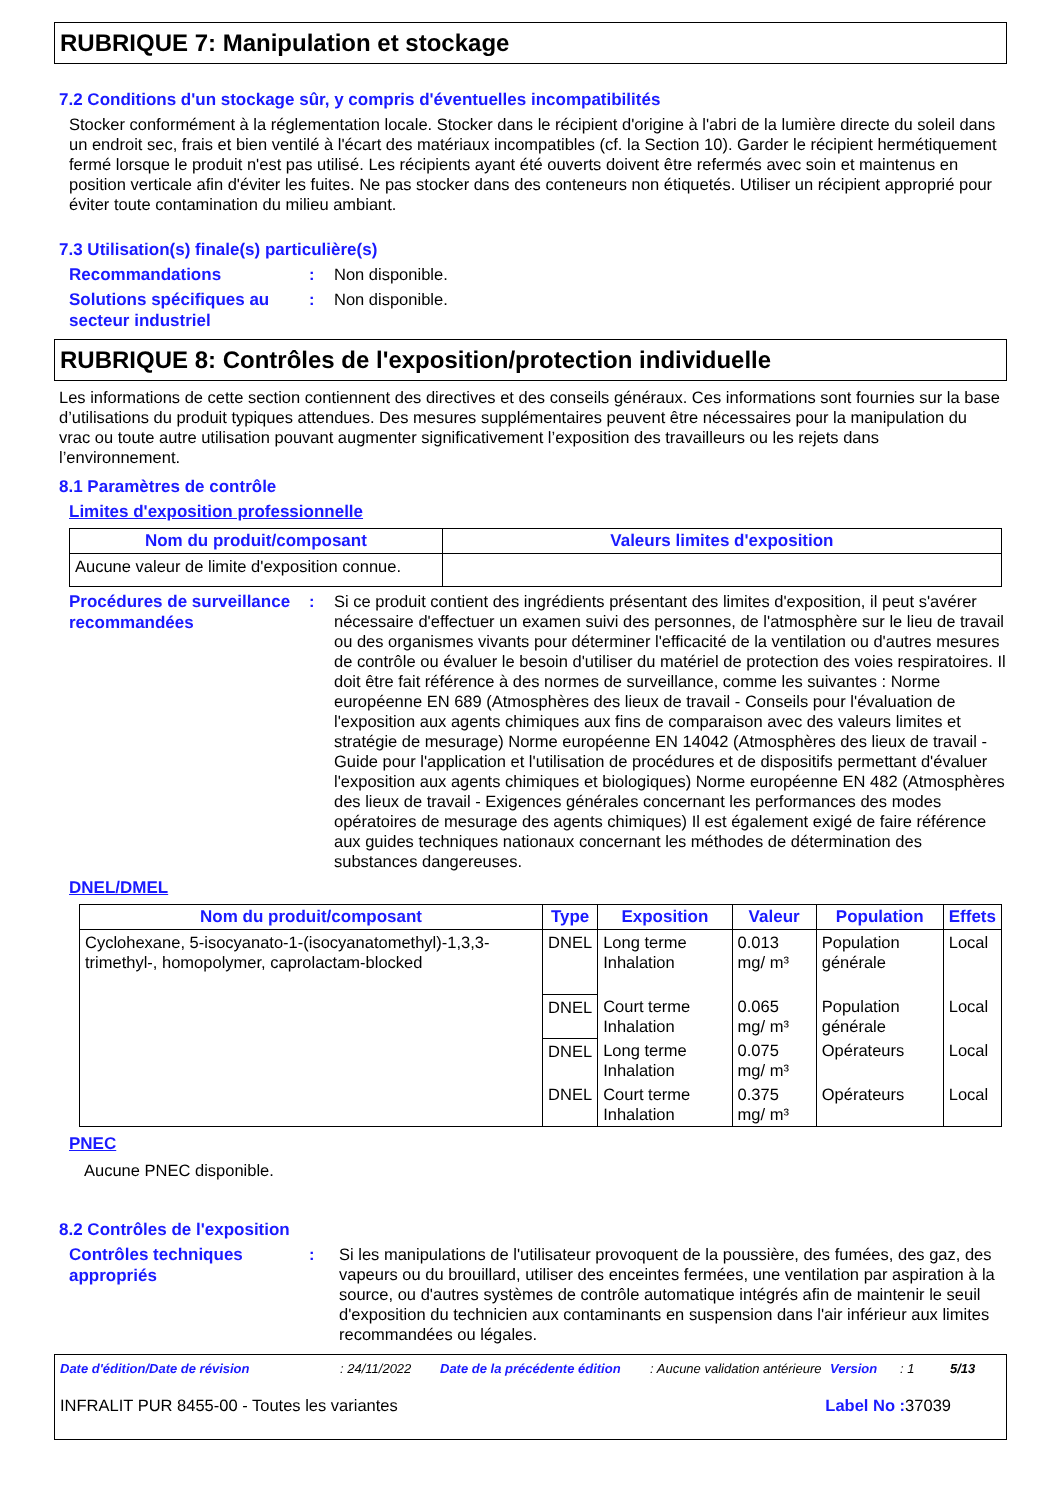RUBRIQUE 7: Manipulation et stockage
7.2 Conditions d'un stockage sûr, y compris d'éventuelles incompatibilités
Stocker conformément à la réglementation locale. Stocker dans le récipient d'origine à l'abri de la lumière directe du soleil dans un endroit sec, frais et bien ventilé à l'écart des matériaux incompatibles (cf. la Section 10). Garder le récipient hermétiquement fermé lorsque le produit n'est pas utilisé. Les récipients ayant été ouverts doivent être refermés avec soin et maintenus en position verticale afin d'éviter les fuites. Ne pas stocker dans des conteneurs non étiquetés. Utiliser un récipient approprié pour éviter toute contamination du milieu ambiant.
7.3 Utilisation(s) finale(s) particulière(s)
Recommandations
: Non disponible.
Solutions spécifiques au secteur industriel
: Non disponible.
RUBRIQUE 8: Contrôles de l'exposition/protection individuelle
Les informations de cette section contiennent des directives et des conseils généraux. Ces informations sont fournies sur la base d’utilisations du produit typiques attendues. Des mesures supplémentaires peuvent être nécessaires pour la manipulation du vrac ou toute autre utilisation pouvant augmenter significativement l’exposition des travailleurs ou les rejets dans l’environnement.
8.1 Paramètres de contrôle
Limites d'exposition professionnelle
| Nom du produit/composant | Valeurs limites d'exposition |
| --- | --- |
| Aucune valeur de limite d'exposition connue. | |
Procédures de surveillance recommandées
: Si ce produit contient des ingrédients présentant des limites d'exposition, il peut s'avérer nécessaire d'effectuer un examen suivi des personnes, de l'atmosphère sur le lieu de travail ou des organismes vivants pour déterminer l'efficacité de la ventilation ou d'autres mesures de contrôle ou évaluer le besoin d'utiliser du matériel de protection des voies respiratoires. Il doit être fait référence à des normes de surveillance, comme les suivantes : Norme européenne EN 689 (Atmosphères des lieux de travail - Conseils pour l'évaluation de l'exposition aux agents chimiques aux fins de comparaison avec des valeurs limites et stratégie de mesurage) Norme européenne EN 14042 (Atmosphères des lieux de travail - Guide pour l'application et l'utilisation de procédures et de dispositifs permettant d'évaluer l'exposition aux agents chimiques et biologiques) Norme européenne EN 482 (Atmosphères des lieux de travail - Exigences générales concernant les performances des modes opératoires de mesurage des agents chimiques) Il est également exigé de faire référence aux guides techniques nationaux concernant les méthodes de détermination des substances dangereuses.
DNEL/DMEL
| Nom du produit/composant | Type | Exposition | Valeur | Population | Effets |
| --- | --- | --- | --- | --- | --- |
| Cyclohexane, 5-isocyanato-1-(isocyanatomethyl)-1,3,3-trimethyl-, homopolymer, caprolactam-blocked | DNEL | Long terme Inhalation | 0.013 mg/ m³ | Population générale | Local |
| | DNEL | Court terme Inhalation | 0.065 mg/ m³ | Population générale | Local |
| | DNEL | Long terme Inhalation | 0.075 mg/ m³ | Opérateurs | Local |
| | DNEL | Court terme Inhalation | 0.375 mg/ m³ | Opérateurs | Local |
PNEC
Aucune PNEC disponible.
8.2 Contrôles de l'exposition
Contrôles techniques appropriés
: Si les manipulations de l'utilisateur provoquent de la poussière, des fumées, des gaz, des vapeurs ou du brouillard, utiliser des enceintes fermées, une ventilation par aspiration à la source, ou d'autres systèmes de contrôle automatique intégrés afin de maintenir le seuil d'exposition du technicien aux contaminants en suspension dans l'air inférieur aux limites recommandées ou légales.
Date d'édition/Date de révision: 24/11/2022 Date de la précédente édition: Aucune validation antérieure Version: 1 5/13
INFRALIT PUR 8455-00 - Toutes les variantes Label No : 37039